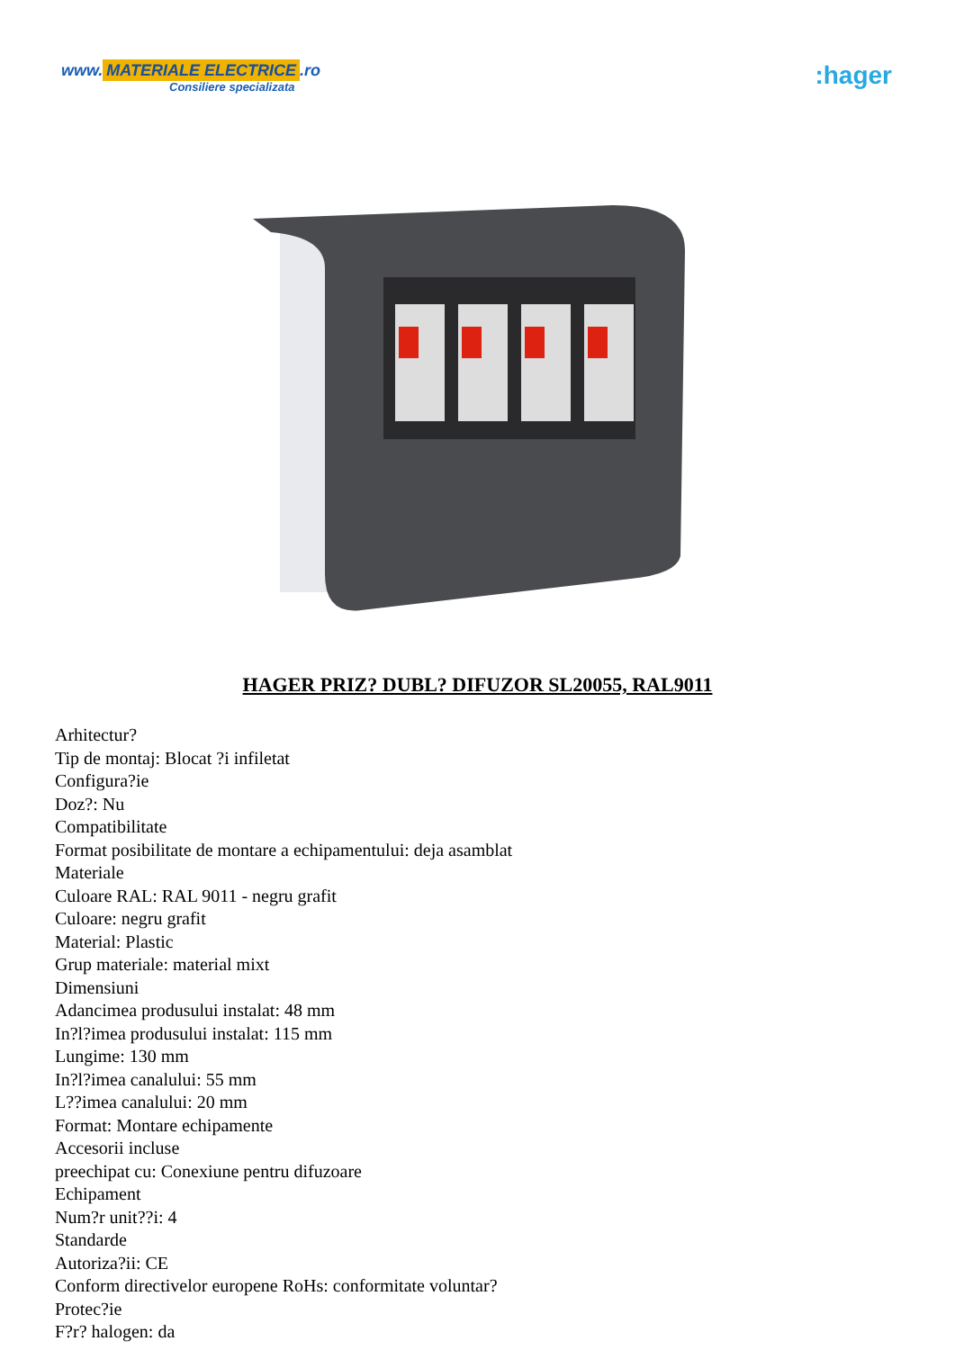www. MATERIALE ELECTRICE.ro
Consiliere specializata
:hager
HAGER PRIZ? DUBL? DIFUZOR SL20055, RAL9011
Arhitectur?
Tip de montaj: Blocat ?i infiletat
Configura?ie
Doz?: Nu
Compatibilitate
Format posibilitate de montare a echipamentului: deja asamblat
Materiale
Culoare RAL: RAL 9011 - negru grafit
Culoare: negru grafit
Material: Plastic
Grup materiale: material mixt
Dimensiuni
Adancimea produsului instalat: 48 mm
In?l?imea produsului instalat: 115 mm
Lungime: 130 mm
In?l?imea canalului: 55 mm
L??imea canalului: 20 mm
Format: Montare echipamente
Accesorii incluse
preechipat cu: Conexiune pentru difuzoare
Echipament
Num?r unit??i: 4
Standarde
Autoriza?ii: CE
Conform directivelor europene RoHs: conformitate voluntar?
Protec?ie
F?r? halogen: da